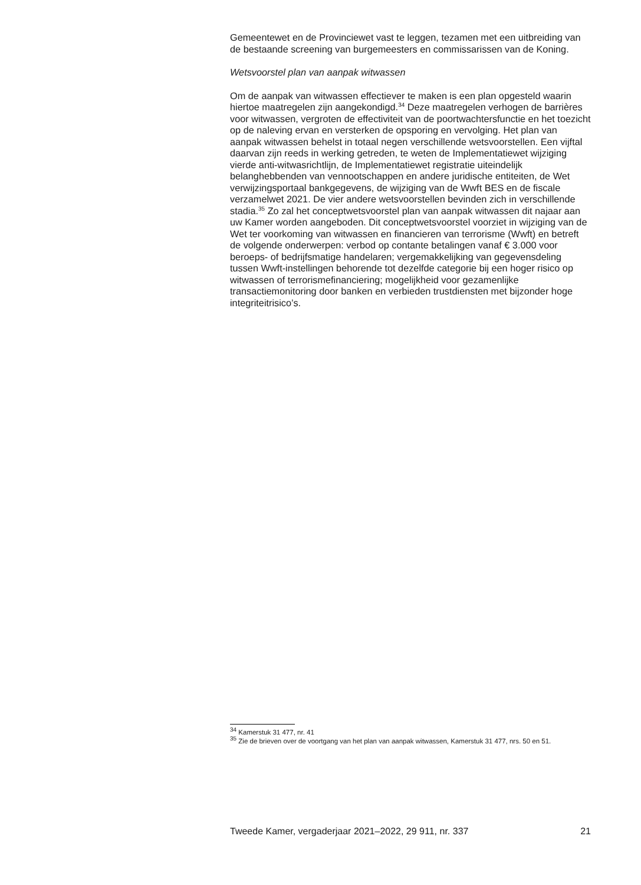Gemeentewet en de Provinciewet vast te leggen, tezamen met een uitbreiding van de bestaande screening van burgemeesters en commissarissen van de Koning.
Wetsvoorstel plan van aanpak witwassen
Om de aanpak van witwassen effectiever te maken is een plan opgesteld waarin hiertoe maatregelen zijn aangekondigd.<sup>34</sup> Deze maatregelen verhogen de barrières voor witwassen, vergroten de effectiviteit van de poortwachtersfunctie en het toezicht op de naleving ervan en versterken de opsporing en vervolging. Het plan van aanpak witwassen behelst in totaal negen verschillende wetsvoorstellen. Een vijftal daarvan zijn reeds in werking getreden, te weten de Implementatiewet wijziging vierde anti-witwasrichtlijn, de Implementatiewet registratie uiteindelijk belanghebbenden van vennootschappen en andere juridische entiteiten, de Wet verwijzingsportaal bankgegevens, de wijziging van de Wwft BES en de fiscale verzamelwet 2021. De vier andere wetsvoorstellen bevinden zich in verschillende stadia.<sup>35</sup> Zo zal het conceptwetsvoorstel plan van aanpak witwassen dit najaar aan uw Kamer worden aangeboden. Dit conceptwetsvoorstel voorziet in wijziging van de Wet ter voorkoming van witwassen en financieren van terrorisme (Wwft) en betreft de volgende onderwerpen: verbod op contante betalingen vanaf € 3.000 voor beroeps- of bedrijfsmatige handelaren; vergemakkelijking van gegevensdeling tussen Wwft-instellingen behorende tot dezelfde categorie bij een hoger risico op witwassen of terrorismefinanciering; mogelijkheid voor gezamenlijke transactiemonitoring door banken en verbieden trustdiensten met bijzonder hoge integriteitrisico’s.
<sup>34</sup> Kamerstuk 31 477, nr. 41
<sup>35</sup> Zie de brieven over de voortgang van het plan van aanpak witwassen, Kamerstuk 31 477, nrs. 50 en 51.
Tweede Kamer, vergaderjaar 2021–2022, 29 911, nr. 337 21